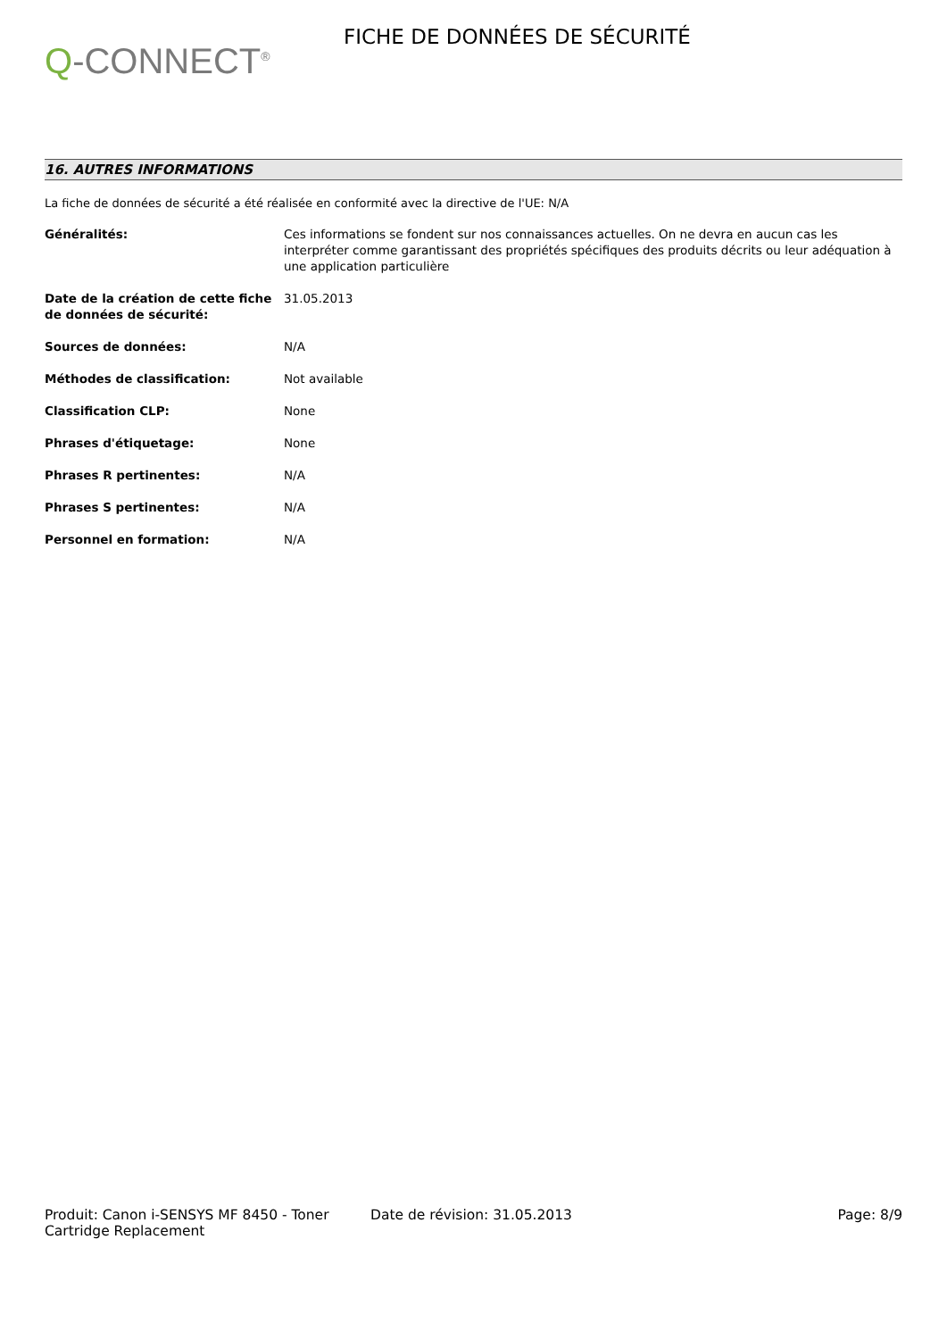Q-CONNECT<sup>®</sup>
FICHE DE DONNÉES DE SÉCURITÉ
16. AUTRES INFORMATIONS
La fiche de données de sécurité a été réalisée en conformité avec la directive de l'UE: N/A
Généralités: Ces informations se fondent sur nos connaissances actuelles. On ne devra en aucun cas les interpréter comme garantissant des propriétés spécifiques des produits décrits ou leur adéquation à une application particulière
Date de la création de cette fiche de données de sécurité:
31.05.2013
Sources de données: N/A
Méthodes de classification: Not available
Classification CLP: None
Phrases d'étiquetage: None
Phrases R pertinentes: N/A
Phrases S pertinentes: N/A
Personnel en formation: N/A
Produit: Canon i-SENSYS MF 8450 - Toner Cartridge Replacement
Date de révision: 31.05.2013 Page: 8/9